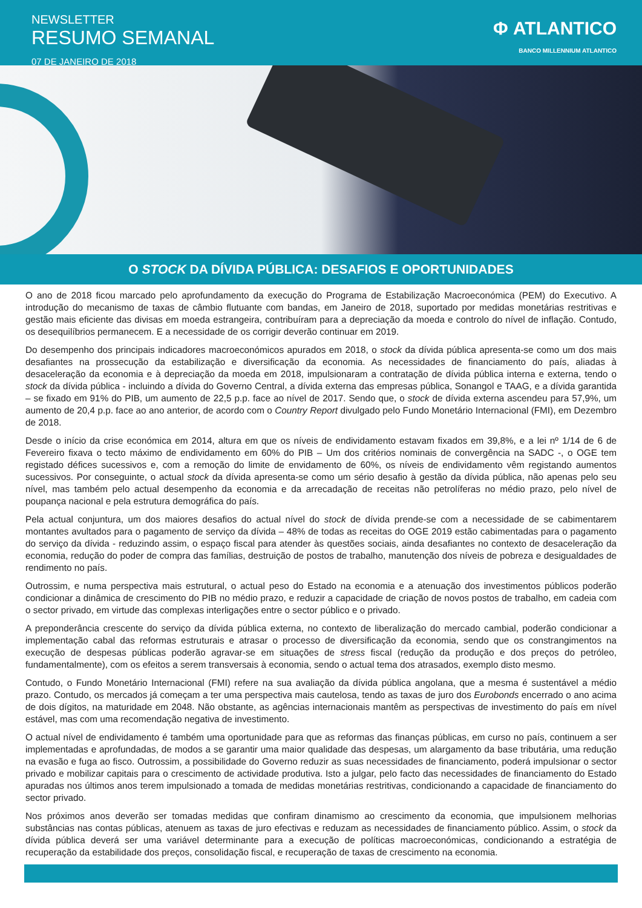NEWSLETTER
RESUMO SEMANAL
07 DE JANEIRO DE 2018
Φ ATLANTICO
BANCO MILLENNIUM ATLANTICO
O STOCK DA DÍVIDA PÚBLICA: DESAFIOS E OPORTUNIDADES
O ano de 2018 ficou marcado pelo aprofundamento da execução do Programa de Estabilização Macroeconómica (PEM) do Executivo. A introdução do mecanismo de taxas de câmbio flutuante com bandas, em Janeiro de 2018, suportado por medidas monetárias restritivas e gestão mais eficiente das divisas em moeda estrangeira, contribuíram para a depreciação da moeda e controlo do nível de inflação. Contudo, os desequilíbrios permanecem. E a necessidade de os corrigir deverão continuar em 2019.
Do desempenho dos principais indicadores macroeconómicos apurados em 2018, o stock da dívida pública apresenta-se como um dos mais desafiantes na prossecução da estabilização e diversificação da economia. As necessidades de financiamento do país, aliadas à desaceleração da economia e à depreciação da moeda em 2018, impulsionaram a contratação de dívida pública interna e externa, tendo o stock da dívida pública - incluindo a dívida do Governo Central, a dívida externa das empresas pública, Sonangol e TAAG, e a dívida garantida – se fixado em 91% do PIB, um aumento de 22,5 p.p. face ao nível de 2017. Sendo que, o stock de dívida externa ascendeu para 57,9%, um aumento de 20,4 p.p. face ao ano anterior, de acordo com o Country Report divulgado pelo Fundo Monetário Internacional (FMI), em Dezembro de 2018.
Desde o início da crise económica em 2014, altura em que os níveis de endividamento estavam fixados em 39,8%, e a lei nº 1/14 de 6 de Fevereiro fixava o tecto máximo de endividamento em 60% do PIB – Um dos critérios nominais de convergência na SADC -, o OGE tem registado défices sucessivos e, com a remoção do limite de envidamento de 60%, os níveis de endividamento vêm registando aumentos sucessivos. Por conseguinte, o actual stock da dívida apresenta-se como um sério desafio à gestão da dívida pública, não apenas pelo seu nível, mas também pelo actual desempenho da economia e da arrecadação de receitas não petrolíferas no médio prazo, pelo nível de poupança nacional e pela estrutura demográfica do país.
Pela actual conjuntura, um dos maiores desafios do actual nível do stock de dívida prende-se com a necessidade de se cabimentarem montantes avultados para o pagamento de serviço da dívida – 48% de todas as receitas do OGE 2019 estão cabimentadas para o pagamento do serviço da dívida - reduzindo assim, o espaço fiscal para atender às questões sociais, ainda desafiantes no contexto de desaceleração da economia, redução do poder de compra das famílias, destruição de postos de trabalho, manutenção dos níveis de pobreza e desigualdades de rendimento no país.
Outrossim, e numa perspectiva mais estrutural, o actual peso do Estado na economia e a atenuação dos investimentos públicos poderão condicionar a dinâmica de crescimento do PIB no médio prazo, e reduzir a capacidade de criação de novos postos de trabalho, em cadeia com o sector privado, em virtude das complexas interligações entre o sector público e o privado.
A preponderância crescente do serviço da dívida pública externa, no contexto de liberalização do mercado cambial, poderão condicionar a implementação cabal das reformas estruturais e atrasar o processo de diversificação da economia, sendo que os constrangimentos na execução de despesas públicas poderão agravar-se em situações de stress fiscal (redução da produção e dos preços do petróleo, fundamentalmente), com os efeitos a serem transversais à economia, sendo o actual tema dos atrasados, exemplo disto mesmo.
Contudo, o Fundo Monetário Internacional (FMI) refere na sua avaliação da dívida pública angolana, que a mesma é sustentável a médio prazo. Contudo, os mercados já começam a ter uma perspectiva mais cautelosa, tendo as taxas de juro dos Eurobonds encerrado o ano acima de dois dígitos, na maturidade em 2048. Não obstante, as agências internacionais mantêm as perspectivas de investimento do país em nível estável, mas com uma recomendação negativa de investimento.
O actual nível de endividamento é também uma oportunidade para que as reformas das finanças públicas, em curso no país, continuem a ser implementadas e aprofundadas, de modos a se garantir uma maior qualidade das despesas, um alargamento da base tributária, uma redução na evasão e fuga ao fisco. Outrossim, a possibilidade do Governo reduzir as suas necessidades de financiamento, poderá impulsionar o sector privado e mobilizar capitais para o crescimento de actividade produtiva. Isto a julgar, pelo facto das necessidades de financiamento do Estado apuradas nos últimos anos terem impulsionado a tomada de medidas monetárias restritivas, condicionando a capacidade de financiamento do sector privado.
Nos próximos anos deverão ser tomadas medidas que confiram dinamismo ao crescimento da economia, que impulsionem melhorias substâncias nas contas públicas, atenuem as taxas de juro efectivas e reduzam as necessidades de financiamento público. Assim, o stock da dívida pública deverá ser uma variável determinante para a execução de políticas macroeconómicas, condicionando a estratégia de recuperação da estabilidade dos preços, consolidação fiscal, e recuperação de taxas de crescimento na economia.